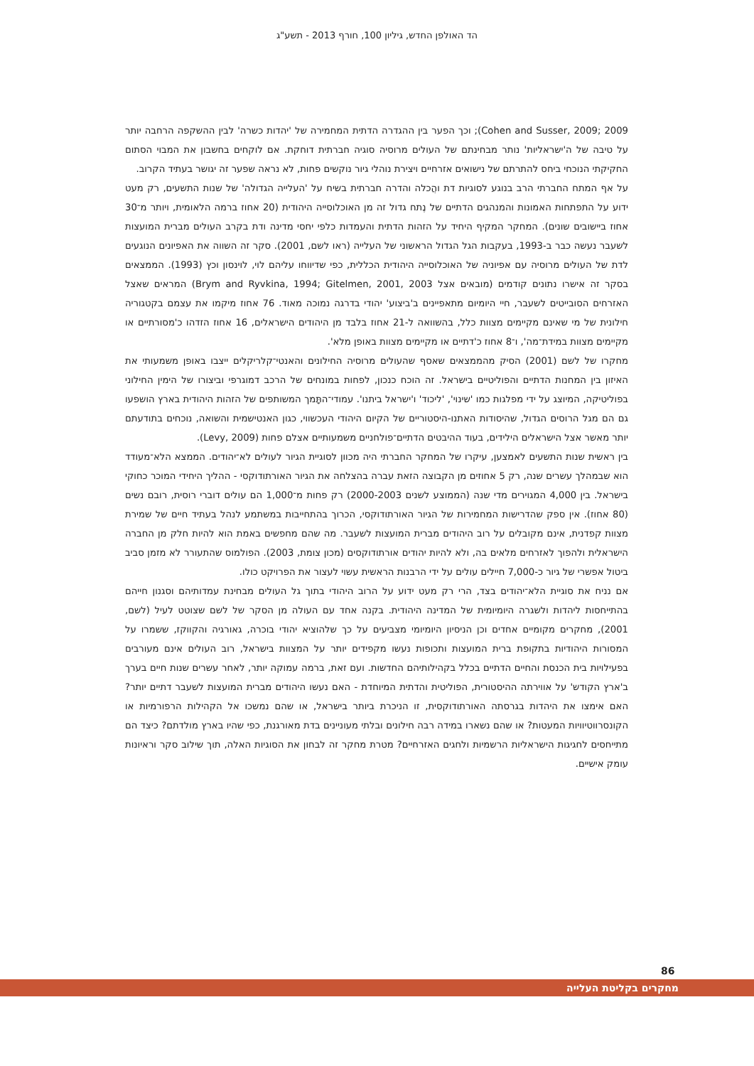הד האולפן החדש, גיליון 100, חורף 2013 - תשע"ג
Cohen and Susser, 2009; 2009); וכך הפער בין ההגדרה הדתית המחמירה של 'יהדות כשרה' לבין ההשקפה הרחבה יותר על טיבה של ה'ישראליות' נותר מבחינתם של העולים מרוסיה סוגיה חברתית דוחקת. אם לוקחים בחשבון את המבוי הסתום החקיקתי הנוכחי ביחס להתרתם של נישואים אזרחיים ויצירת נוהלי גיור נוקשים פחות, לא נראה שפער זה יגושר בעתיד הקרוב.
על אף המתח החברתי הרב בנוגע לסוגיות דת והֲכלה והדרה חברתית בשיח על 'העלייה הגדולה' של שנות התשעים, רק מעט ידוע על התפתחות האמונות והמנהגים הדתיים של נֶתח גדול זה מן האוכלוסייה היהודית (20 אחוז ברמה הלאומית, ויותר מ־30 אחוז ביישובים שונים). המחקר המקיף היחיד על הזהות הדתית והעמדות כלפי יחסי מדינה ודת בקרב העולים מברית המועצות לשעבר נעשה כבר ב-1993, בעקבות הגל הגדול הראשוני של העלייה (ראו לשם, 2001). סקר זה השווה את האפיונים הנוגעים לדת של העולים מרוסיה עם אפיוניה של האוכלוסייה היהודית הכללית, כפי שדיווחו עליהם לוי, לוינסון וכץ (1993). הממצאים בסקר זה אישרו נתונים קודמים (מובאים אצל Brym and Ryvkina, 1994; Gitelmen, 2001, 2003) המראים שאצל האזרחים הסובייטים לשעבר, חיי היומיום מתאפיינים ב'ביצוע' יהודי בדרגה נמוכה מאוד. 76 אחוז מיקמו את עצמם בקטגוריה חילונית של מי שאינם מקיימים מצוות כלל, בהשוואה ל-21 אחוז בלבד מן היהודים הישראלים, 16 אחוז הזדהו כ'מסורתיים או מקיימים מצוות במידת־מה', ו־8 אחוז כ'דתיים או מקיימים מצוות באופן מלא'.
מחקרו של לשם (2001) הסיק מהממצאים שאסף שהעולים מרוסיה החילונים והאנטי־קלריקלים ייצבו באופן משמעותי את האיזון בין המחנות הדתיים והפוליטיים בישראל. זה הוכח כנכון, לפחות במונחים של הרכב דמוגרפי וביצורו של הימין החילוני בפוליטיקה, המיוצג על ידי מפלגות כמו 'שינוי', 'ליכוד' ו'ישראל ביתנו'. עמודי־התָּמך המשותפים של הזהות היהודית בארץ הושפעו גם הם מגל הרוסים הגדול, שהיסודות האתנו-היסטוריים של הקיום היהודי העכשווי, כגון האנטישמית והשואה, נוכחים בתודעתם יותר מאשר אצל הישראלים הילידים, בעוד ההיבטים הדתיים־פולחניים משמעותיים אצלם פחות (Levy, 2009).
בין ראשית שנות התשעים לאמצען, עיקרו של המחקר החברתי היה מכוון לסוגיית הגיור לעולים לא־יהודים. הממצא הלא־מעודד הוא שבמהלך עשרים שנה, רק 5 אחוזים מן הקבוצה הזאת עברה בהצלחה את הגיור האורתודוקסי - ההליך היחידי המוכר כחוקי בישראל. בין 4,000 המגוירים מדי שנה (הממוצע לשנים 2000-2003) רק פחות מ־1,000 הם עולים דוברי רוסית, רובם נשים (80 אחוז). אין ספק שהדרישות המחמירות של הגיור האורתודוקסי, הכרוך בהתחייבות במשתמע לנהל בעתיד חיים של שמירת מצוות קפדנית, אינם מקובלים על רוב היהודים מברית המועצות לשעבר. מה שהם מחפשים באמת הוא להיות חלק מן החברה הישראלית ולהפוך לאזרחים מלאים בה, ולא להיות יהודים אורתודוקסים (מכון צומת, 2003). הפולמוס שהתעורר לא מזמן סביב ביטול אפשרי של גיור כ-7,000 חיילים עולים על ידי הרבנות הראשית עשוי לעצור את הפרויקט כולו.
אם נניח את סוגיית הלא־יהודים בצד, הרי רק מעט ידוע על הרוב היהודי בתוך גל העולים מבחינת עמדותיהם וסגנון חייהם בהתייחסות ליהדות ולשגרה היומיומית של המדינה היהודית. בקנה אחד עם העולה מן הסקר של לשם שצוטט לעיל (לשם, 2001), מחקרים מקומיים אחדים וכן הניסיון היומיומי מצביעים על כך שלהוציא יהודי בוכרה, גאורגיה והקווקז, ששמרו על המסורות היהודיות בתקופת ברית המועצות ותכופות נעשו מקפידים יותר על המצוות בישראל, רוב העולים אינם מעורבים בפעילויות בית הכנסת והחיים הדתיים בכלל בקהילותיהם החדשות. ועם זאת, ברמה עמוקה יותר, לאחר עשרים שנות חיים בערך ב'ארץ הקודש' על אווירתה ההיסטורית, הפוליטית והדתית המיוחדת - האם נעשו היהודים מברית המועצות לשעבר דתיים יותר? האם אימצו את היהדות בגרסתה האורתודוקסית, זו הניכרת ביותר בישראל, או שהם נמשכו אל הקהילות הרפורמיות או הקונסרווטיוויות המעטות? או שהם נשארו במידה רבה חילונים ובלתי מעוניינים בדת מאורגנת, כפי שהיו בארץ מולדתם? כיצד הם מתייחסים לחגיגות הישראליות הרשמיות ולחגים האזרחיים? מטרת מחקר זה לבחון את הסוגיות האלה, תוך שילוב סקר וראיונות עומק אישיים.
86
מחקרים בקליטת העלייה